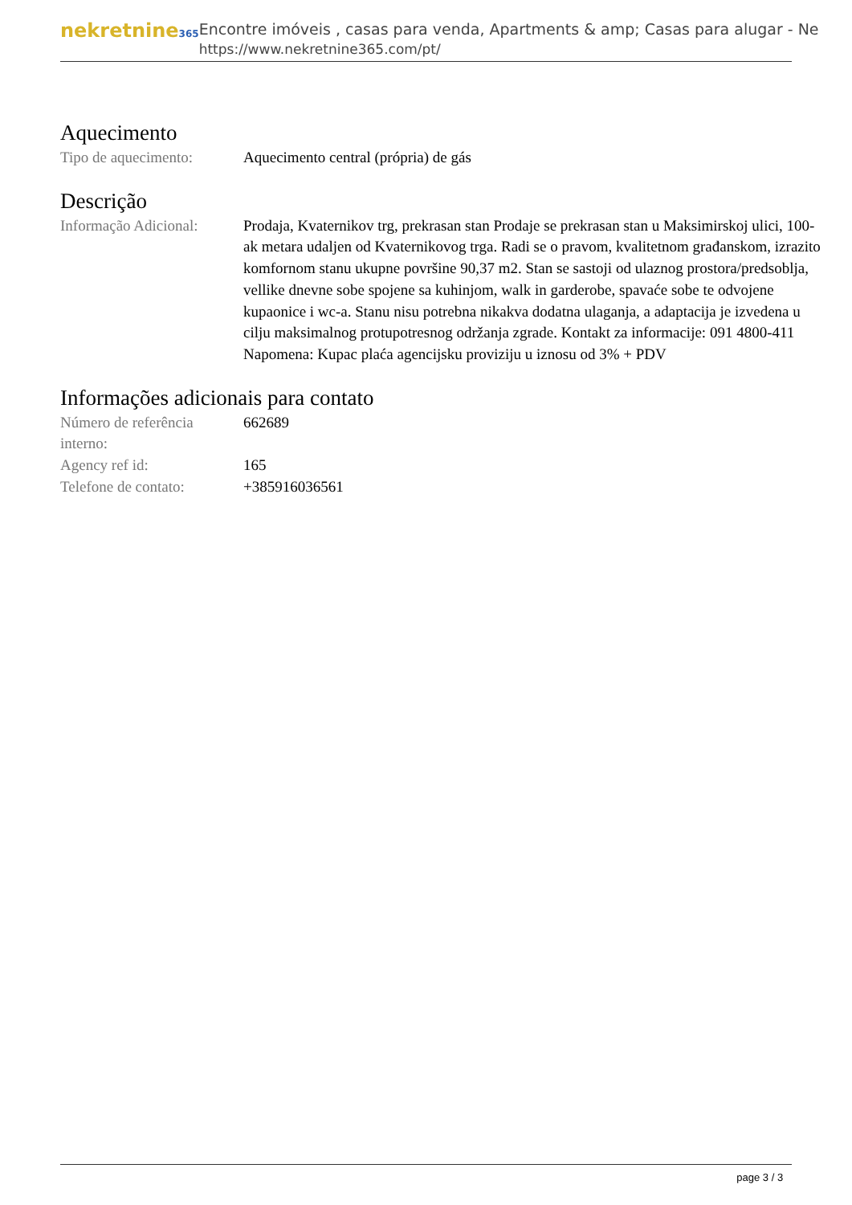nekretnine365
Encontre imóveis , casas para venda, Apartments & amp; Casas para alugar - Ne
https://www.nekretnine365.com/pt/
Aquecimento
| Tipo de aquecimento: | Aquecimento central (própria) de gás |
Descrição
| Informação Adicional: | Prodaja, Kvaternikov trg, prekrasan stan Prodaje se prekrasan stan u Maksimirskoj ulici, 100-ak metara udaljen od Kvaternikovog trga. Radi se o pravom, kvalitetnom građanskom, izrazito komfornom stanu ukupne površine 90,37 m2. Stan se sastoji od ulaznog prostora/predsoblja, vellike dnevne sobe spojene sa kuhinjom, walk in garderobe, spavaće sobe te odvojene kupaonice i wc-a. Stanu nisu potrebna nikakva dodatna ulaganja, a adaptacija je izvedena u cilju maksimalnog protupotresnog održanja zgrade. Kontakt za informacije: 091 4800-411 Napomena: Kupac plaća agencijsku proviziju u iznosu od 3% + PDV |
Informações adicionais para contato
| Número de referência interno: | 662689 |
| Agency ref id: | 165 |
| Telefone de contato: | +385916036561 |
page 3 / 3